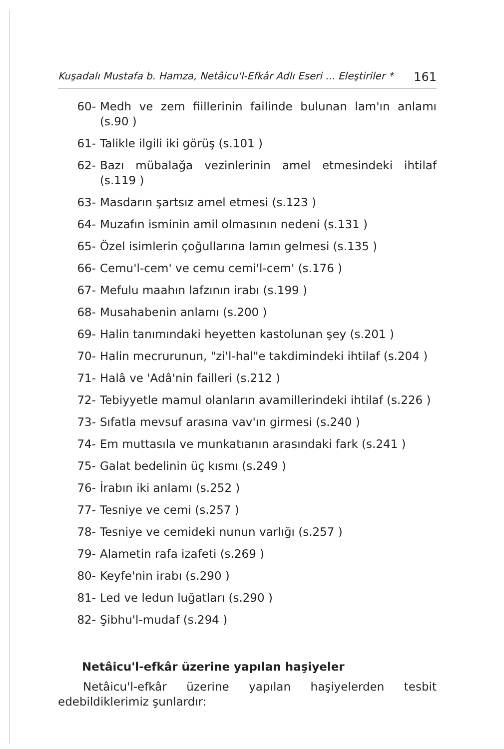Kuşadalı Mustafa b. Hamza, Netâicu'l-Efkâr Adlı Eseri ... Eleştiriler * 161
60- Medh ve zem fiillerinin failinde bulunan lam'ın anlamı (s.90 )
61- Talikle ilgili iki görüş (s.101 )
62- Bazı mübalağa vezinlerinin amel etmesindeki ihtilaf (s.119 )
63- Masdarın şartsız amel etmesi (s.123 )
64- Muzafın isminin amil olmasının nedeni (s.131 )
65- Özel isimlerin çoğullarına lamın gelmesi (s.135 )
66- Cemu'l-cem' ve cemu cemi'l-cem' (s.176 )
67- Mefulu maahın lafzının irabı (s.199 )
68- Musahabenin anlamı (s.200 )
69- Halin tanımındaki heyetten kastolunan şey (s.201 )
70- Halin mecrurunun, "zi'l-hal"e takdimindeki ihtilaf (s.204 )
71- Halâ ve 'Adâ'nin failleri (s.212 )
72- Tebiyyetle mamul olanların avamillerindeki ihtilaf (s.226 )
73- Sıfatla mevsuf arasına vav'ın girmesi (s.240 )
74- Em muttasıla ve munkatıanın arasındaki fark (s.241 )
75- Galat bedelinin üç kısmı (s.249 )
76- İrabın iki anlamı (s.252 )
77- Tesniye ve cemi (s.257 )
78- Tesniye ve cemideki nunun varlığı (s.257 )
79- Alametin rafa izafeti (s.269 )
80- Keyfe'nin irabı (s.290 )
81- Led ve ledun luğatları (s.290 )
82- Şibhu'l-mudaf (s.294 )
Netâicu'l-efkâr üzerine yapılan haşiyeler
Netâicu'l-efkâr üzerine yapılan haşiyelerden tesbit edebildiklerimiz şunlardır: